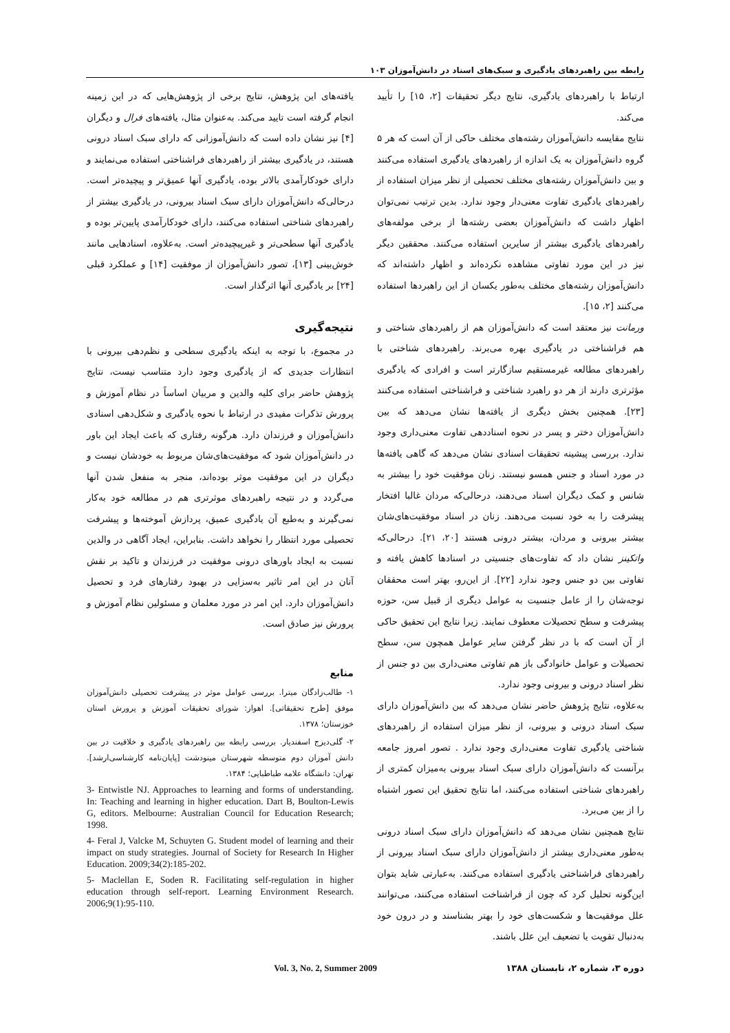رابطه بین راهبردهای یادگیری و سبک‌های اسناد در دانش‌آموزان ۱۰۳
ارتباط با راهبردهای یادگیری، نتایج دیگر تحقیقات [۲، ۱۵] را تأیید می‌کند.
نتایج مقایسه دانش‌آموزان رشته‌های مختلف حاکی از آن است که هر ۵ گروه دانش‌آموزان به یک اندازه از راهبردهای یادگیری استفاده می‌کنند و بین دانش‌آموزان رشته‌های مختلف تحصیلی از نظر میزان استفاده از راهبردهای یادگیری تفاوت معنی‌دار وجود ندارد. بدین ترتیب نمی‌توان اظهار داشت که دانش‌آموزان بعضی رشته‌ها از برخی مولفه‌های راهبردهای یادگیری بیشتر از سایرین استفاده می‌کنند. محققین دیگر نیز در این مورد تفاوتی مشاهده نکرده‌اند و اظهار داشته‌اند که دانش‌آموزان رشته‌های مختلف به‌طور یکسان از این راهبردها استفاده می‌کنند [۲، ۱۵].
ورمانت نیز معتقد است که دانش‌آموزان هم از راهبردهای شناختی و هم فراشناختی در یادگیری بهره می‌برند. راهبردهای شناختی با راهبردهای مطالعه غیرمستقیم سازگارتر است و افرادی که یادگیری مؤثرتری دارند از هر دو راهبرد شناختی و فراشناختی استفاده می‌کنند [۲۳]. همچنین بخش دیگری از یافته‌ها نشان می‌دهد که بین دانش‌آموزان دختر و پسر در نحوه اسناددهی تفاوت معنی‌داری وجود ندارد. بررسی پیشینه تحقیقات اسنادی نشان می‌دهد که گاهی یافته‌ها در مورد اسناد و جنس همسو نیستند. زنان موفقیت خود را بیشتر به شانس و کمک دیگران اسناد می‌دهند، درحالی‌که مردان غالبا افتخار پیشرفت را به خود نسبت می‌دهند. زنان در اسناد موفقیت‌های‌شان بیشتر بیرونی و مردان، بیشتر درونی هستند [۲۰، ۲۱]. درحالی‌که واتکینز نشان داد که تفاوت‌های جنسیتی در اسنادها کاهش یافته و تفاوتی بین دو جنس وجود ندارد [۲۲]. از این‌رو، بهتر است محققان توجه‌شان را از عامل جنسیت به عوامل دیگری از قبیل سن، حوزه پیشرفت و سطح تحصیلات معطوف نمایند. زیرا نتایج این تحقیق حاکی از آن است که با در نظر گرفتن سایر عوامل همچون سن، سطح تحصیلات و عوامل خانوادگی باز هم تفاوتی معنی‌داری بین دو جنس از نظر اسناد درونی و بیرونی وجود ندارد.
به‌علاوه، نتایج پژوهش حاضر نشان می‌دهد که بین دانش‌آموزان دارای سبک اسناد درونی و بیرونی، از نظر میزان استفاده از راهبردهای شناختی یادگیری تفاوت معنی‌داری وجود ندارد . تصور امروز جامعه برآنست که دانش‌آموزان دارای سبک اسناد بیرونی به‌میزان کمتری از راهبردهای شناختی استفاده می‌کنند، اما نتایج تحقیق این تصور اشتباه را از بین می‌برد.
نتایج همچنین نشان می‌دهد که دانش‌آموزان دارای سبک اسناد درونی به‌طور معنی‌داری بیشتر از دانش‌آموزان دارای سبک اسناد بیرونی از راهبردهای فراشناختی یادگیری استفاده می‌کنند. به‌عبارتی شاید بتوان این‌گونه تحلیل کرد که چون از فراشناخت استفاده می‌کنند، می‌توانند علل موفقیت‌ها و شکست‌های خود را بهتر بشناسند و در درون خود به‌دنبال تقویت یا تضعیف این علل باشند.
یافته‌های این پژوهش، نتایج برخی از پژوهش‌هایی که در این زمینه انجام گرفته است تایید می‌کند. به‌عنوان مثال، یافته‌های فرال و دیگران [۴] نیز نشان داده است که دانش‌آموزانی که دارای سبک اسناد درونی هستند، در یادگیری بیشتر از راهبردهای فراشناختی استفاده می‌نمایند و دارای خودکارآمدی بالاتر بوده، یادگیری آنها عمیق‌تر و پیچیده‌تر است. درحالی‌که دانش‌آموزان دارای سبک اسناد بیرونی، در یادگیری بیشتر از راهبردهای شناختی استفاده می‌کنند، دارای خودکارآمدی پایین‌تر بوده و یادگیری آنها سطحی‌تر و غیرپیچیده‌تر است. به‌علاوه، اسنادهایی مانند خوش‌بینی [۱۳]، تصور دانش‌آموزان از موفقیت [۱۴] و عملکرد قبلی [۲۴] بر یادگیری آنها اثرگذار است.
نتیجه‌گیری
در مجموع، با توجه به اینکه یادگیری سطحی و نظم‌دهی بیرونی با انتظارات جدیدی که از یادگیری وجود دارد متناسب نیست، نتایج پژوهش حاضر برای کلیه والدین و مربیان اساساً در نظام آموزش و پرورش تذکرات مفیدی در ارتباط با نحوه یادگیری و شکل‌دهی اسنادی دانش‌آموزان و فرزندان دارد. هرگونه رفتاری که باعث ایجاد این باور در دانش‌آموزان شود که موفقیت‌های‌شان مربوط به خودشان نیست و دیگران در این موفقیت موثر بوده‌اند، منجر به منفعل شدن آنها می‌گردد و در نتیجه راهبردهای موثرتری هم در مطالعه خود به‌کار نمی‌گیرند و به‌طبع آن یادگیری عمیق، پردازش آموخته‌ها و پیشرفت تحصیلی مورد انتظار را نخواهد داشت. بنابراین، ایجاد آگاهی در والدین نسبت به ایجاد باورهای درونی موفقیت در فرزندان و تاکید بر نقش آنان در این امر تاثیر به‌سزایی در بهبود رفتارهای فرد و تحصیل دانش‌آموزان دارد. این امر در مورد معلمان و مسئولین نظام آموزش و پرورش نیز صادق است.
منابع
۱- طالب‌زادگان میترا. بررسی عوامل موثر در پیشرفت تحصیلی دانش‌آموزان موفق [طرح تحقیقاتی]. اهواز: شورای تحقیقات آموزش و پرورش استان خوزستان؛ ۱۳۷۸.
۲- گلی‌دیزج اسفندیار. بررسی رابطه بین راهبردهای یادگیری و خلاقیت در بین دانش آموزان دوم متوسطه شهرستان مینودشت [پایان‌نامه کارشناسی‌ارشد]. تهران: دانشگاه علامه طباطبایی؛ ۱۳۸۴.
3- Entwistle NJ. Approaches to learning and forms of understanding. In: Teaching and learning in higher education. Dart B, Boulton-Lewis G, editors. Melbourne: Australian Council for Education Research; 1998.
4- Feral J, Valcke M, Schuyten G. Student model of learning and their impact on study strategies. Journal of Society for Research In Higher Education. 2009;34(2):185-202.
5- Maclellan E, Soden R. Facilitating self-regulation in higher education through self-report. Learning Environment Research. 2006;9(1):95-110.
دوره ۳، شماره ۲، تابستان ۱۳۸۸ Vol. 3, No. 2, Summer 2009